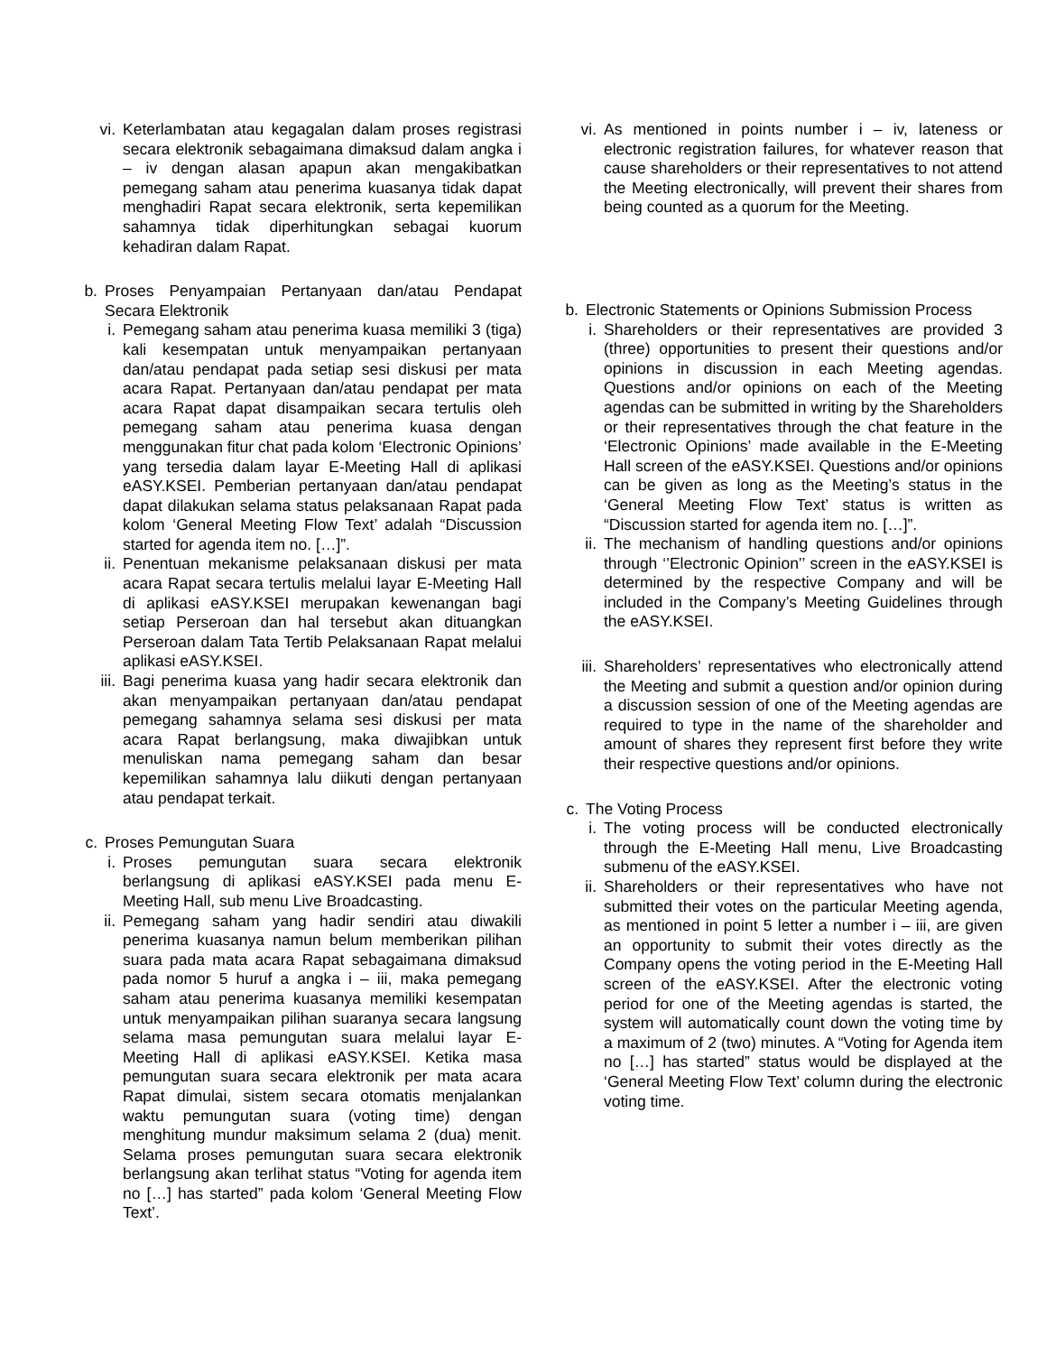vi. Keterlambatan atau kegagalan dalam proses registrasi secara elektronik sebagaimana dimaksud dalam angka i – iv dengan alasan apapun akan mengakibatkan pemegang saham atau penerima kuasanya tidak dapat menghadiri Rapat secara elektronik, serta kepemilikan sahamnya tidak diperhitungkan sebagai kuorum kehadiran dalam Rapat.
b. Proses Penyampaian Pertanyaan dan/atau Pendapat Secara Elektronik
i. Pemegang saham atau penerima kuasa memiliki 3 (tiga) kali kesempatan untuk menyampaikan pertanyaan dan/atau pendapat pada setiap sesi diskusi per mata acara Rapat. Pertanyaan dan/atau pendapat per mata acara Rapat dapat disampaikan secara tertulis oleh pemegang saham atau penerima kuasa dengan menggunakan fitur chat pada kolom ‘Electronic Opinions’ yang tersedia dalam layar E-Meeting Hall di aplikasi eASY.KSEI. Pemberian pertanyaan dan/atau pendapat dapat dilakukan selama status pelaksanaan Rapat pada kolom ‘General Meeting Flow Text’ adalah “Discussion started for agenda item no. […]”.
ii. Penentuan mekanisme pelaksanaan diskusi per mata acara Rapat secara tertulis melalui layar E-Meeting Hall di aplikasi eASY.KSEI merupakan kewenangan bagi setiap Perseroan dan hal tersebut akan dituangkan Perseroan dalam Tata Tertib Pelaksanaan Rapat melalui aplikasi eASY.KSEI.
iii. Bagi penerima kuasa yang hadir secara elektronik dan akan menyampaikan pertanyaan dan/atau pendapat pemegang sahamnya selama sesi diskusi per mata acara Rapat berlangsung, maka diwajibkan untuk menuliskan nama pemegang saham dan besar kepemilikan sahamnya lalu diikuti dengan pertanyaan atau pendapat terkait.
c. Proses Pemungutan Suara
i. Proses pemungutan suara secara elektronik berlangsung di aplikasi eASY.KSEI pada menu E-Meeting Hall, sub menu Live Broadcasting.
ii. Pemegang saham yang hadir sendiri atau diwakili penerima kuasanya namun belum memberikan pilihan suara pada mata acara Rapat sebagaimana dimaksud pada nomor 5 huruf a angka i – iii, maka pemegang saham atau penerima kuasanya memiliki kesempatan untuk menyampaikan pilihan suaranya secara langsung selama masa pemungutan suara melalui layar E-Meeting Hall di aplikasi eASY.KSEI. Ketika masa pemungutan suara secara elektronik per mata acara Rapat dimulai, sistem secara otomatis menjalankan waktu pemungutan suara (voting time) dengan menghitung mundur maksimum selama 2 (dua) menit. Selama proses pemungutan suara secara elektronik berlangsung akan terlihat status “Voting for agenda item no […] has started” pada kolom ‘General Meeting Flow Text’.
vi. As mentioned in points number i – iv, lateness or electronic registration failures, for whatever reason that cause shareholders or their representatives to not attend the Meeting electronically, will prevent their shares from being counted as a quorum for the Meeting.
b. Electronic Statements or Opinions Submission Process
i. Shareholders or their representatives are provided 3 (three) opportunities to present their questions and/or opinions in discussion in each Meeting agendas. Questions and/or opinions on each of the Meeting agendas can be submitted in writing by the Shareholders or their representatives through the chat feature in the ‘Electronic Opinions’ made available in the E-Meeting Hall screen of the eASY.KSEI. Questions and/or opinions can be given as long as the Meeting’s status in the ‘General Meeting Flow Text’ status is written as “Discussion started for agenda item no. […]”.
ii. The mechanism of handling questions and/or opinions through ‘’Electronic Opinion’’ screen in the eASY.KSEI is determined by the respective Company and will be included in the Company’s Meeting Guidelines through the eASY.KSEI.
iii. Shareholders’ representatives who electronically attend the Meeting and submit a question and/or opinion during a discussion session of one of the Meeting agendas are required to type in the name of the shareholder and amount of shares they represent first before they write their respective questions and/or opinions.
c. The Voting Process
i. The voting process will be conducted electronically through the E-Meeting Hall menu, Live Broadcasting submenu of the eASY.KSEI.
ii. Shareholders or their representatives who have not submitted their votes on the particular Meeting agenda, as mentioned in point 5 letter a number i – iii, are given an opportunity to submit their votes directly as the Company opens the voting period in the E-Meeting Hall screen of the eASY.KSEI. After the electronic voting period for one of the Meeting agendas is started, the system will automatically count down the voting time by a maximum of 2 (two) minutes. A “Voting for Agenda item no […] has started” status would be displayed at the ‘General Meeting Flow Text’ column during the electronic voting time.